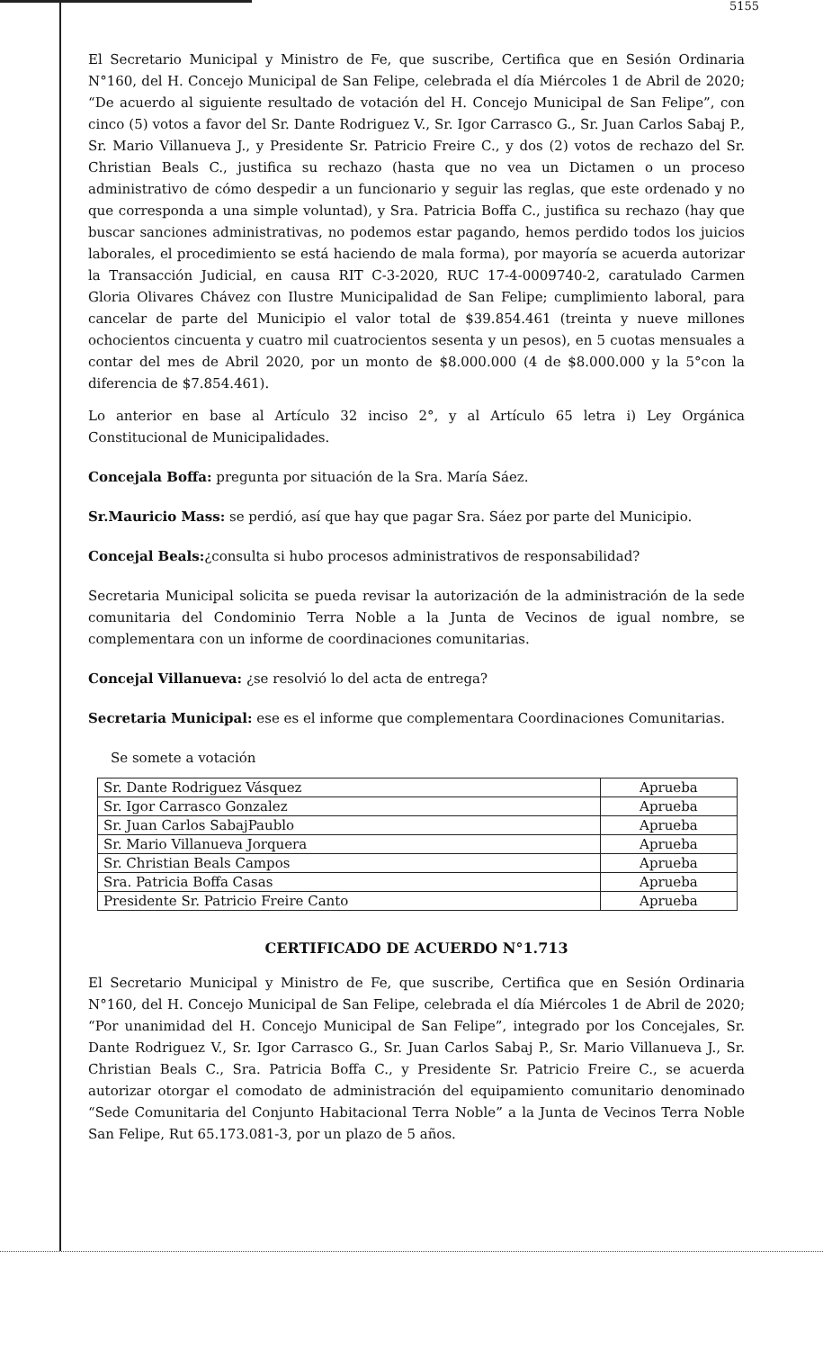5155
El Secretario Municipal y Ministro de Fe, que suscribe, Certifica que en Sesión Ordinaria N°160, del H. Concejo Municipal de San Felipe, celebrada el día Miércoles 1 de Abril de 2020; “De acuerdo al siguiente resultado de votación del H. Concejo Municipal de San Felipe”, con cinco (5) votos a favor del Sr. Dante Rodriguez V., Sr. Igor Carrasco G., Sr. Juan Carlos Sabaj P., Sr. Mario Villanueva J., y Presidente Sr. Patricio Freire C., y dos (2) votos de rechazo del Sr. Christian Beals C., justifica su rechazo (hasta que no vea un Dictamen o un proceso administrativo de cómo despedir a un funcionario y seguir las reglas, que este ordenado y no que corresponda a una simple voluntad), y Sra. Patricia Boffa C., justifica su rechazo (hay que buscar sanciones administrativas, no podemos estar pagando, hemos perdido todos los juicios laborales, el procedimiento se está haciendo de mala forma), por mayoría se acuerda autorizar la Transacción Judicial, en causa RIT C-3-2020, RUC 17-4-0009740-2, caratulado Carmen Gloria Olivares Chávez con Ilustre Municipalidad de San Felipe; cumplimiento laboral, para cancelar de parte del Municipio el valor total de $39.854.461 (treinta y nueve millones ochocientos cincuenta y cuatro mil cuatrocientos sesenta y un pesos), en 5 cuotas mensuales a contar del mes de Abril 2020, por un monto de $8.000.000 (4 de $8.000.000 y la 5°con la diferencia de $7.854.461).
Lo anterior en base al Artículo 32 inciso 2°, y al Artículo 65 letra i) Ley Orgánica Constitucional de Municipalidades.
Concejala Boffa: pregunta por situación de la Sra. María Sáez.
Sr.Mauricio Mass: se perdió, así que hay que pagar Sra. Sáez por parte del Municipio.
Concejal Beals:¿consulta si hubo procesos administrativos de responsabilidad?
Secretaria Municipal solicita se pueda revisar la autorización de la administración de la sede comunitaria del Condominio Terra Noble a la Junta de Vecinos de igual nombre, se complementara con un informe de coordinaciones comunitarias.
Concejal Villanueva: ¿se resolvió lo del acta de entrega?
Secretaria Municipal: ese es el informe que complementara Coordinaciones Comunitarias.
Se somete a votación
| Sr. Dante Rodriguez Vásquez | Aprueba |
| Sr. Igor Carrasco Gonzalez | Aprueba |
| Sr. Juan Carlos SabajPaublo | Aprueba |
| Sr. Mario Villanueva Jorquera | Aprueba |
| Sr. Christian Beals Campos | Aprueba |
| Sra. Patricia Boffa Casas | Aprueba |
| Presidente Sr. Patricio Freire Canto | Aprueba |
CERTIFICADO DE ACUERDO N°1.713
El Secretario Municipal y Ministro de Fe, que suscribe, Certifica que en Sesión Ordinaria N°160, del H. Concejo Municipal de San Felipe, celebrada el día Miércoles 1 de Abril de 2020; “Por unanimidad del H. Concejo Municipal de San Felipe”, integrado por los Concejales, Sr. Dante Rodriguez V., Sr. Igor Carrasco G., Sr. Juan Carlos Sabaj P., Sr. Mario Villanueva J., Sr. Christian Beals C., Sra. Patricia Boffa C., y Presidente Sr. Patricio Freire C., se acuerda autorizar otorgar el comodato de administración del equipamiento comunitario denominado “Sede Comunitaria del Conjunto Habitacional Terra Noble” a la Junta de Vecinos Terra Noble San Felipe, Rut 65.173.081-3, por un plazo de 5 años.